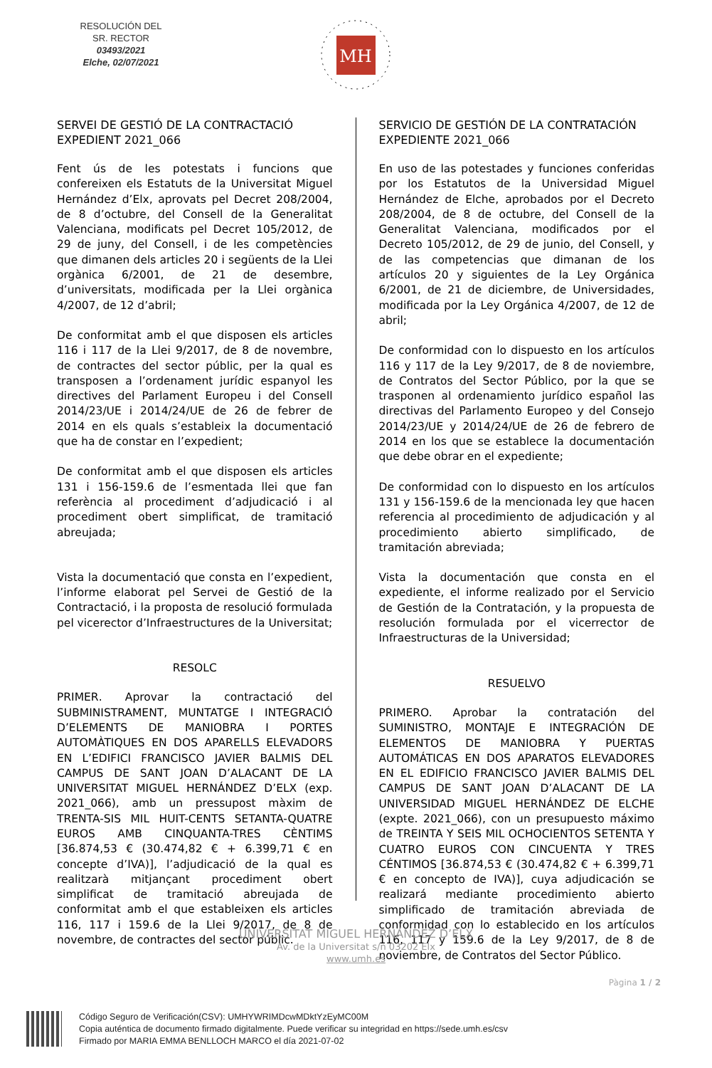RESOLUCIÓN DEL SR. RECTOR
03493/2021
Elche, 02/07/2021
MH
SERVEI DE GESTIÓ DE LA CONTRACTACIÓ
EXPEDIENT 2021_066
Fent ús de les potestats i funcions que confereixen els Estatuts de la Universitat Miguel Hernández d’Elx, aprovats pel Decret 208/2004, de 8 d’octubre, del Consell de la Generalitat Valenciana, modificats pel Decret 105/2012, de 29 de juny, del Consell, i de les competències que dimanen dels articles 20 i següents de la Llei orgànica 6/2001, de 21 de desembre, d’universitats, modificada per la Llei orgànica 4/2007, de 12 d’abril;
De conformitat amb el que disposen els articles 116 i 117 de la Llei 9/2017, de 8 de novembre, de contractes del sector públic, per la qual es transposen a l’ordenament jurídic espanyol les directives del Parlament Europeu i del Consell 2014/23/UE i 2014/24/UE de 26 de febrer de 2014 en els quals s’estableix la documentació que ha de constar en l’expedient;
De conformitat amb el que disposen els articles 131 i 156-159.6 de l’esmentada llei que fan referència al procediment d’adjudicació i al procediment obert simplificat, de tramitació abreujada;
Vista la documentació que consta en l’expedient, l’informe elaborat pel Servei de Gestió de la Contractació, i la proposta de resolució formulada pel vicerector d’Infraestructures de la Universitat;
RESOLC
PRIMER. Aprovar la contractació del SUBMINISTRAMENT, MUNTATGE I INTEGRACIÓ D’ELEMENTS DE MANIOBRA I PORTES AUTOMÀTIQUES EN DOS APARELLS ELEVADORS EN L’EDIFICI FRANCISCO JAVIER BALMIS DEL CAMPUS DE SANT JOAN D’ALACANT DE LA UNIVERSITAT MIGUEL HERNÁNDEZ D’ELX (exp. 2021_066), amb un pressupost màxim de TRENTA-SIS MIL HUIT-CENTS SETANTA-QUATRE EUROS AMB CINQUANTA-TRES CÈNTIMS [36.874,53 € (30.474,82 € + 6.399,71 € en concepte d’IVA)], l’adjudicació de la qual es realitzarà mitjançant procediment obert simplificat de tramitació abreujada de conformitat amb el que estableixen els articles 116, 117 i 159.6 de la Llei 9/2017, de 8 de novembre, de contractes del sector públic.
SERVICIO DE GESTIÓN DE LA CONTRATACIÓN
EXPEDIENTE 2021_066
En uso de las potestades y funciones conferidas por los Estatutos de la Universidad Miguel Hernández de Elche, aprobados por el Decreto 208/2004, de 8 de octubre, del Consell de la Generalitat Valenciana, modificados por el Decreto 105/2012, de 29 de junio, del Consell, y de las competencias que dimanan de los artículos 20 y siguientes de la Ley Orgánica 6/2001, de 21 de diciembre, de Universidades, modificada por la Ley Orgánica 4/2007, de 12 de abril;
De conformidad con lo dispuesto en los artículos 116 y 117 de la Ley 9/2017, de 8 de noviembre, de Contratos del Sector Público, por la que se trasponen al ordenamiento jurídico español las directivas del Parlamento Europeo y del Consejo 2014/23/UE y 2014/24/UE de 26 de febrero de 2014 en los que se establece la documentación que debe obrar en el expediente;
De conformidad con lo dispuesto en los artículos 131 y 156-159.6 de la mencionada ley que hacen referencia al procedimiento de adjudicación y al procedimiento abierto simplificado, de tramitación abreviada;
Vista la documentación que consta en el expediente, el informe realizado por el Servicio de Gestión de la Contratación, y la propuesta de resolución formulada por el vicerrector de Infraestructuras de la Universidad;
RESUELVO
PRIMERO. Aprobar la contratación del SUMINISTRO, MONTAJE E INTEGRACIÓN DE ELEMENTOS DE MANIOBRA Y PUERTAS AUTOMÁTICAS EN DOS APARATOS ELEVADORES EN EL EDIFICIO FRANCISCO JAVIER BALMIS DEL CAMPUS DE SANT JOAN D’ALACANT DE LA UNIVERSIDAD MIGUEL HERNÁNDEZ DE ELCHE (expte. 2021_066), con un presupuesto máximo de TREINTA Y SEIS MIL OCHOCIENTOS SETENTA Y CUATRO EUROS CON CINCUENTA Y TRES CÉNTIMOS [36.874,53 € (30.474,82 € + 6.399,71 € en concepto de IVA)], cuya adjudicación se realizará mediante procedimiento abierto simplificado de tramitación abreviada de conformidad con lo establecido en los artículos 116, 117 y 159.6 de la Ley 9/2017, de 8 de noviembre, de Contratos del Sector Público.
UNIVERSITAT MIGUEL HERNÁNDEZ D’ELX
Av. de la Universitat s/n 03202 Elx
www.umh.es
Pàgina 1 / 2
Código Seguro de Verificación(CSV): UMHYWRIMDcwMDktYzEyMC00M
Copia auténtica de documento firmado digitalmente. Puede verificar su integridad en https://sede.umh.es/csv
Firmado por MARIA EMMA BENLLOCH MARCO el día 2021-07-02